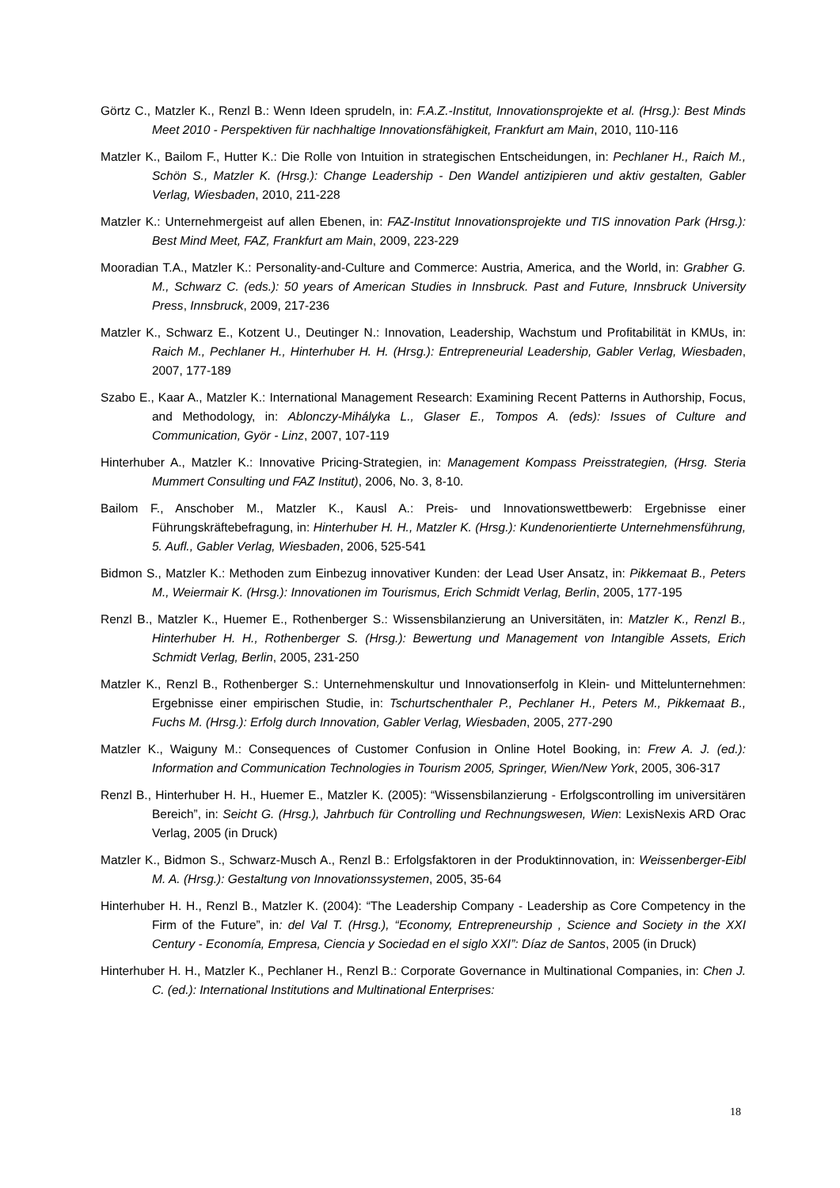Görtz C., Matzler K., Renzl B.: Wenn Ideen sprudeln, in: F.A.Z.-Institut, Innovationsprojekte et al. (Hrsg.): Best Minds Meet 2010 - Perspektiven für nachhaltige Innovationsfähigkeit, Frankfurt am Main, 2010, 110-116
Matzler K., Bailom F., Hutter K.: Die Rolle von Intuition in strategischen Entscheidungen, in: Pechlaner H., Raich M., Schön S., Matzler K. (Hrsg.): Change Leadership - Den Wandel antizipieren und aktiv gestalten, Gabler Verlag, Wiesbaden, 2010, 211-228
Matzler K.: Unternehmergeist auf allen Ebenen, in: FAZ-Institut Innovationsprojekte und TIS innovation Park (Hrsg.): Best Mind Meet, FAZ, Frankfurt am Main, 2009, 223-229
Mooradian T.A., Matzler K.: Personality-and-Culture and Commerce: Austria, America, and the World, in: Grabher G. M., Schwarz C. (eds.): 50 years of American Studies in Innsbruck. Past and Future, Innsbruck University Press, Innsbruck, 2009, 217-236
Matzler K., Schwarz E., Kotzent U., Deutinger N.: Innovation, Leadership, Wachstum und Profitabilität in KMUs, in: Raich M., Pechlaner H., Hinterhuber H. H. (Hrsg.): Entrepreneurial Leadership, Gabler Verlag, Wiesbaden, 2007, 177-189
Szabo E., Kaar A., Matzler K.: International Management Research: Examining Recent Patterns in Authorship, Focus, and Methodology, in: Ablonczy-Mihályka L., Glaser E., Tompos A. (eds): Issues of Culture and Communication, Györ - Linz, 2007, 107-119
Hinterhuber A., Matzler K.: Innovative Pricing-Strategien, in: Management Kompass Preisstrategien, (Hrsg. Steria Mummert Consulting und FAZ Institut), 2006, No. 3, 8-10.
Bailom F., Anschober M., Matzler K., Kausl A.: Preis- und Innovationswettbewerb: Ergebnisse einer Führungskräftebefragung, in: Hinterhuber H. H., Matzler K. (Hrsg.): Kundenorientierte Unternehmensführung, 5. Aufl., Gabler Verlag, Wiesbaden, 2006, 525-541
Bidmon S., Matzler K.: Methoden zum Einbezug innovativer Kunden: der Lead User Ansatz, in: Pikkemaat B., Peters M., Weiermair K. (Hrsg.): Innovationen im Tourismus, Erich Schmidt Verlag, Berlin, 2005, 177-195
Renzl B., Matzler K., Huemer E., Rothenberger S.: Wissensbilanzierung an Universitäten, in: Matzler K., Renzl B., Hinterhuber H. H., Rothenberger S. (Hrsg.): Bewertung und Management von Intangible Assets, Erich Schmidt Verlag, Berlin, 2005, 231-250
Matzler K., Renzl B., Rothenberger S.: Unternehmenskultur und Innovationserfolg in Klein- und Mittelunternehmen: Ergebnisse einer empirischen Studie, in: Tschurtschenthaler P., Pechlaner H., Peters M., Pikkemaat B., Fuchs M. (Hrsg.): Erfolg durch Innovation, Gabler Verlag, Wiesbaden, 2005, 277-290
Matzler K., Waiguny M.: Consequences of Customer Confusion in Online Hotel Booking, in: Frew A. J. (ed.): Information and Communication Technologies in Tourism 2005, Springer, Wien/New York, 2005, 306-317
Renzl B., Hinterhuber H. H., Huemer E., Matzler K. (2005): “Wissensbilanzierung - Erfolgscontrolling im universitären Bereich”, in: Seicht G. (Hrsg.), Jahrbuch für Controlling und Rechnungswesen, Wien: LexisNexis ARD Orac Verlag, 2005 (in Druck)
Matzler K., Bidmon S., Schwarz-Musch A., Renzl B.: Erfolgsfaktoren in der Produktinnovation, in: Weissenberger-Eibl M. A. (Hrsg.): Gestaltung von Innovationssystemen, 2005, 35-64
Hinterhuber H. H., Renzl B., Matzler K. (2004): “The Leadership Company - Leadership as Core Competency in the Firm of the Future”, in: del Val T. (Hrsg.), “Economy, Entrepreneurship , Science and Society in the XXI Century - Economía, Empresa, Ciencia y Sociedad en el siglo XXI”: Díaz de Santos, 2005 (in Druck)
Hinterhuber H. H., Matzler K., Pechlaner H., Renzl B.: Corporate Governance in Multinational Companies, in: Chen J. C. (ed.): International Institutions and Multinational Enterprises:
18